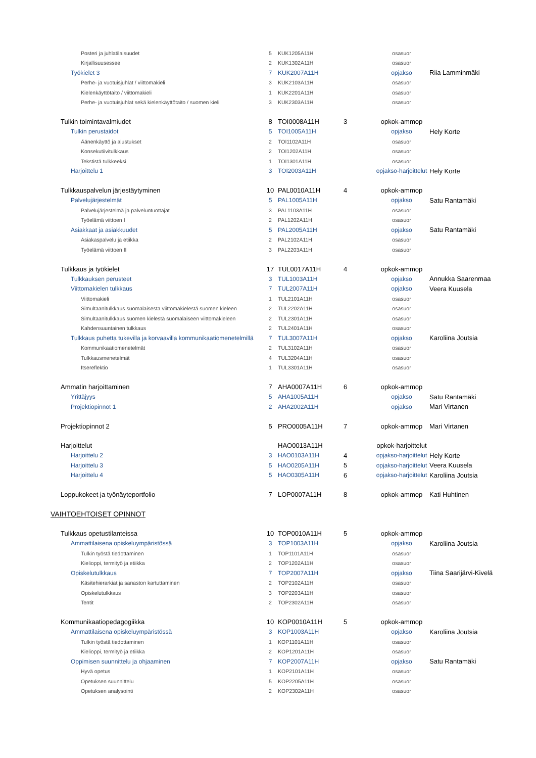| Posteri ja juhlatilaisuudet | 5 | KUK1205A11H | | osasuor | |
| Kirjallisuusessee | 2 | KUK1302A11H | | osasuor | |
| Työkielet 3 | 7 | KUK2007A11H | | opjakso | Riia Lamminmäki |
| Perhe- ja vuotuisjuhlat / viittomakieli | 3 | KUK2103A11H | | osasuor | |
| Kielenkäyttötaito / viittomakieli | 1 | KUK2201A11H | | osasuor | |
| Perhe- ja vuotuisjuhlat sekä kielenkäyttötaito / suomen kieli | 3 | KUK2303A11H | | osasuor | |
| Tulkin toimintavalmiudet | 8 | TOI0008A11H | 3 | opkok-ammop | |
| Tulkin perustaidot | 5 | TOI1005A11H | | opjakso | Hely Korte |
| Äänenkäyttö ja alustukset | 2 | TOI1102A11H | | osasuor | |
| Konsekutiivitulkkaus | 2 | TOI1202A11H | | osasuor | |
| Tekstistä tulkkeeksi | 1 | TOI1301A11H | | osasuor | |
| Harjoittelu 1 | 3 | TOI2003A11H | | opjakso-harjoittelut | Hely Korte |
| Tulkkauspalvelun järjestäytyminen | 10 | PAL0010A11H | 4 | opkok-ammop | |
| Palvelujärjestelmät | 5 | PAL1005A11H | | opjakso | Satu Rantamäki |
| Palvelujärjestelmä ja palveluntuottajat | 3 | PAL1103A11H | | osasuor | |
| Työelämä viittoen I | 2 | PAL1202A11H | | osasuor | |
| Asiakkaat ja asiakkuudet | 5 | PAL2005A11H | | opjakso | Satu Rantamäki |
| Asiakaspalvelu ja etiikka | 2 | PAL2102A11H | | osasuor | |
| Työelämä viittoen II | 3 | PAL2203A11H | | osasuor | |
| Tulkkaus ja työkielet | 17 | TUL0017A11H | 4 | opkok-ammop | |
| Tulkkauksen perusteet | 3 | TUL1003A11H | | opjakso | Annukka Saarenmaa |
| Viittomakielen tulkkaus | 7 | TUL2007A11H | | opjakso | Veera Kuusela |
| Viittomakieli | 1 | TUL2101A11H | | osasuor | |
| Simultaanitulkkaus suomalaisesta viittomakielestä suomen kieleen | 2 | TUL2202A11H | | osasuor | |
| Simultaanitulkkaus suomen kielestä suomalaiseen viittomakieleen | 2 | TUL2301A11H | | osasuor | |
| Kahdensuuntainen tulkkaus | 2 | TUL2401A11H | | osasuor | |
| Tulkkaus puhetta tukevilla ja korvaavilla kommunikaatiomenetelmillä | 7 | TUL3007A11H | | opjakso | Karoliina Joutsia |
| Kommunikaatiomenetelmät | 2 | TUL3102A11H | | osasuor | |
| Tulkkausmenetelmät | 4 | TUL3204A11H | | osasuor | |
| Itsereflektio | 1 | TUL3301A11H | | osasuor | |
| Ammatin harjoittaminen | 7 | AHA0007A11H | 6 | opkok-ammop | |
| Yrittäjyys | 5 | AHA1005A11H | | opjakso | Satu Rantamäki |
| Projektiopinnot 1 | 2 | AHA2002A11H | | opjakso | Mari Virtanen |
| Projektiopinnot 2 | 5 | PRO0005A11H | 7 | opkok-ammop | Mari Virtanen |
| Harjoittelut | | HAO0013A11H | | opkok-harjoittelut | |
| Harjoittelu 2 | 3 | HAO0103A11H | 4 | opjakso-harjoittelut | Hely Korte |
| Harjoittelu 3 | 5 | HAO0205A11H | 5 | opjakso-harjoittelut | Veera Kuusela |
| Harjoittelu 4 | 5 | HAO0305A11H | 6 | opjakso-harjoittelut | Karoliina Joutsia |
| Loppukokeet ja työnäyteportfolio | 7 | LOP0007A11H | 8 | opkok-ammop | Kati Huhtinen |
| VAIHTOEHTOISET OPINNOT | | | | | |
| Tulkkaus opetustilanteissa | 10 | TOP0010A11H | 5 | opkok-ammop | |
| Ammattilaisena opiskeluympäristössä | 3 | TOP1003A11H | | opjakso | Karoliina Joutsia |
| Tulkin työstä tiedottaminen | 1 | TOP1101A11H | | osasuor | |
| Kielioppi, termityö ja etiikka | 2 | TOP1202A11H | | osasuor | |
| Opiskelutulkkaus | 7 | TOP2007A11H | | opjakso | Tiina Saarijärvi-Kivelä |
| Käsitehierarkiat ja sanaston kartuttaminen | 2 | TOP2102A11H | | osasuor | |
| Opiskelutulkkaus | 3 | TOP2203A11H | | osasuor | |
| Tentit | 2 | TOP2302A11H | | osasuor | |
| Kommunikaatiopedagogiikka | 10 | KOP0010A11H | 5 | opkok-ammop | |
| Ammattilaisena opiskeluympäristössä | 3 | KOP1003A11H | | opjakso | Karoliina Joutsia |
| Tulkin työstä tiedottaminen | 1 | KOP1101A11H | | osasuor | |
| Kielioppi, termityö ja etiikka | 2 | KOP1201A11H | | osasuor | |
| Oppimisen suunnittelu ja ohjaaminen | 7 | KOP2007A11H | | opjakso | Satu Rantamäki |
| Hyvä opetus | 1 | KOP2101A11H | | osasuor | |
| Opetuksen suunnittelu | 5 | KOP2205A11H | | osasuor | |
| Opetuksen analysointi | 2 | KOP2302A11H | | osasuor | |